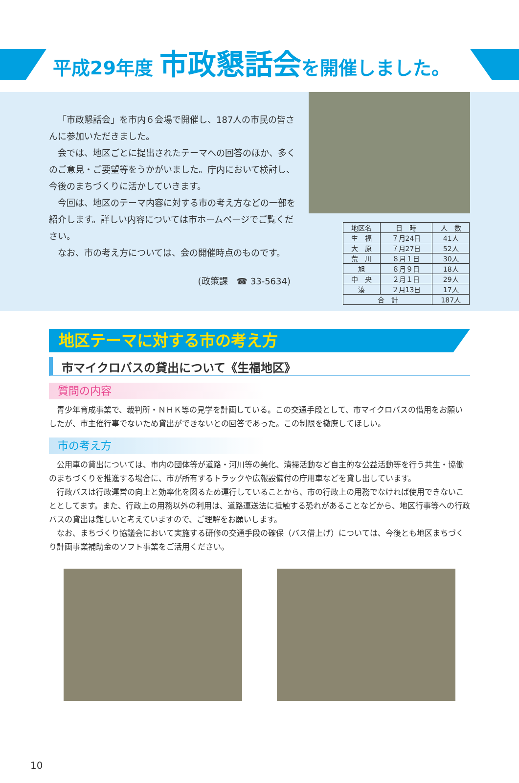平成29年度 市政懇話会を開催しました。
「市政懇話会」を市内６会場で開催し、187人の市民の皆さんに参加いただきました。
会では、地区ごとに提出されたテーマへの回答のほか、多くのご意見・ご要望等をうかがいました。庁内において検討し、今後のまちづくりに活かしていきます。
今回は、地区のテーマ内容に対する市の考え方などの一部を紹介します。詳しい内容については市ホームページでご覧ください。
なお、市の考え方については、会の開催時点のものです。
(政策課　☎ 33-5634)
| 地区名 | 日 時 | 人 数 |
| --- | --- | --- |
| 生 福 | ７月24日 | 41人 |
| 大 原 | ７月27日 | 52人 |
| 荒 川 | ８月１日 | 30人 |
| 旭 | ８月９日 | 18人 |
| 中 央 | ２月１日 | 29人 |
| 湊 | ２月13日 | 17人 |
| 合 計 | | 187人 |
地区テーマに対する市の考え方
市マイクロバスの貸出について《生福地区》
質問の内容
青少年育成事業で、裁判所・ＮＨＫ等の見学を計画している。この交通手段として、市マイクロバスの借用をお願いしたが、市主催行事でないため貸出ができないとの回答であった。この制限を撤廃してほしい。
市の考え方
公用車の貸出については、市内の団体等が道路・河川等の美化、清掃活動など自主的な公益活動等を行う共生・協働のまちづくりを推進する場合に、市が所有するトラックや広報設備付の庁用車などを貸し出しています。
行政バスは行政運営の向上と効率化を図るため運行していることから、市の行政上の用務でなければ使用できないこととしてます。また、行政上の用務以外の利用は、道路運送法に抵触する恐れがあることなどから、地区行事等への行政バスの貸出は難しいと考えていますので、ご理解をお願いします。
なお、まちづくり協議会において実施する研修の交通手段の確保（バス借上げ）については、今後とも地区まちづくり計画事業補助金のソフト事業をご活用ください。
10